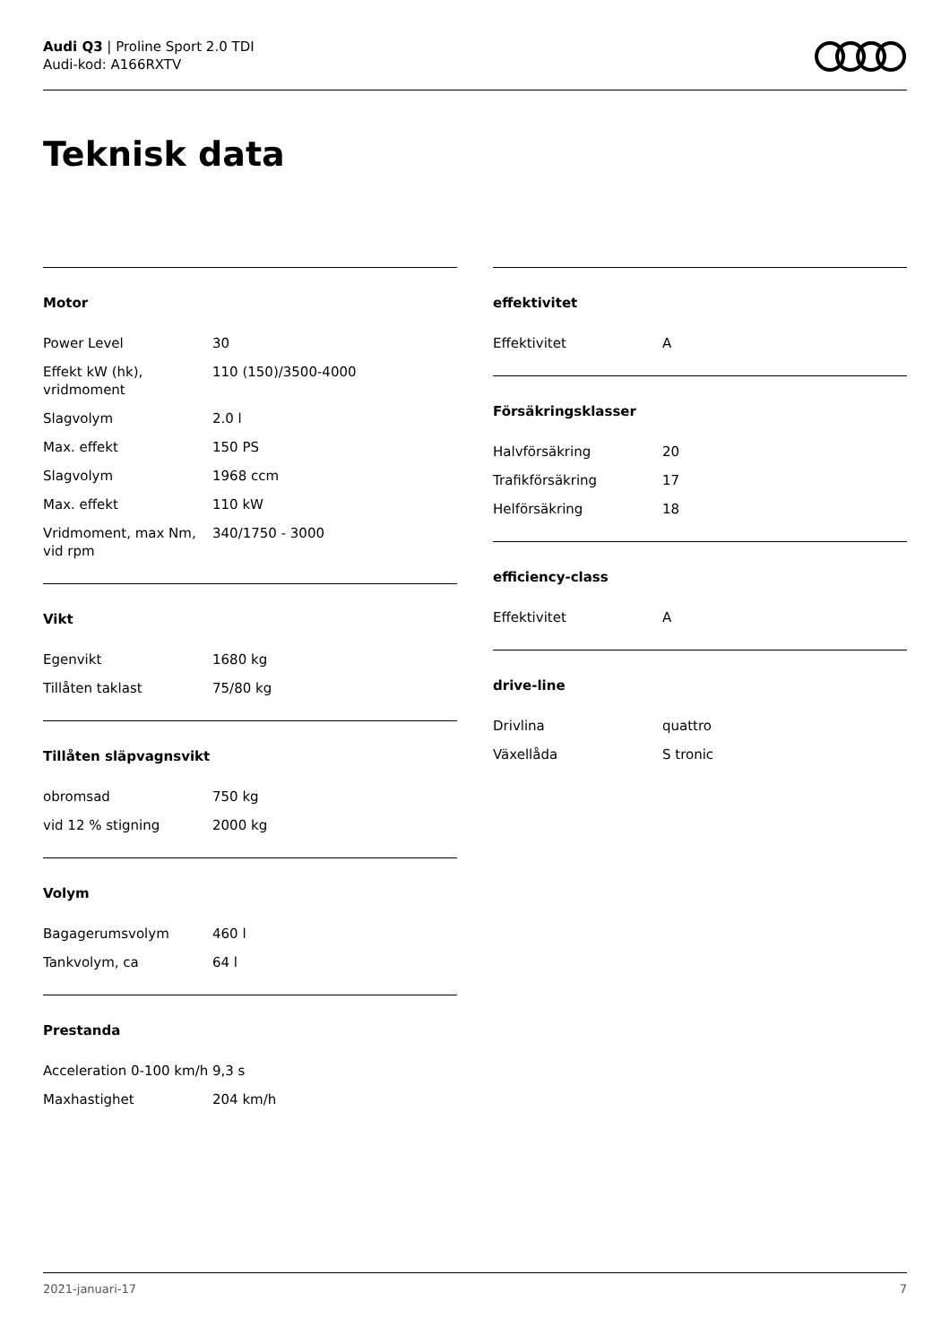Audi Q3 | Proline Sport 2.0 TDI
Audi-kod: A166RXTV
Teknisk data
Motor
| Power Level | 30 |
| Effekt kW (hk), vridmoment | 110 (150)/3500-4000 |
| Slagvolym | 2.0 l |
| Max. effekt | 150 PS |
| Slagvolym | 1968 ccm |
| Max. effekt | 110 kW |
| Vridmoment, max Nm, vid rpm | 340/1750 - 3000 |
Vikt
| Egenvikt | 1680 kg |
| Tillåten taklast | 75/80 kg |
Tillåten släpvagnsvikt
| obromsad | 750 kg |
| vid 12 % stigning | 2000 kg |
Volym
| Bagagerumsvolym | 460 l |
| Tankvolym, ca | 64 l |
Prestanda
| Acceleration 0-100 km/h | 9,3 s |
| Maxhastighet | 204 km/h |
effektivitet
| Effektivitet | A |
Försäkringsklasser
| Halvförsäkring | 20 |
| Trafikförsäkring | 17 |
| Helförsäkring | 18 |
efficiency-class
| Effektivitet | A |
drive-line
| Drivlina | quattro |
| Växellåda | S tronic |
2021-januari-17 7